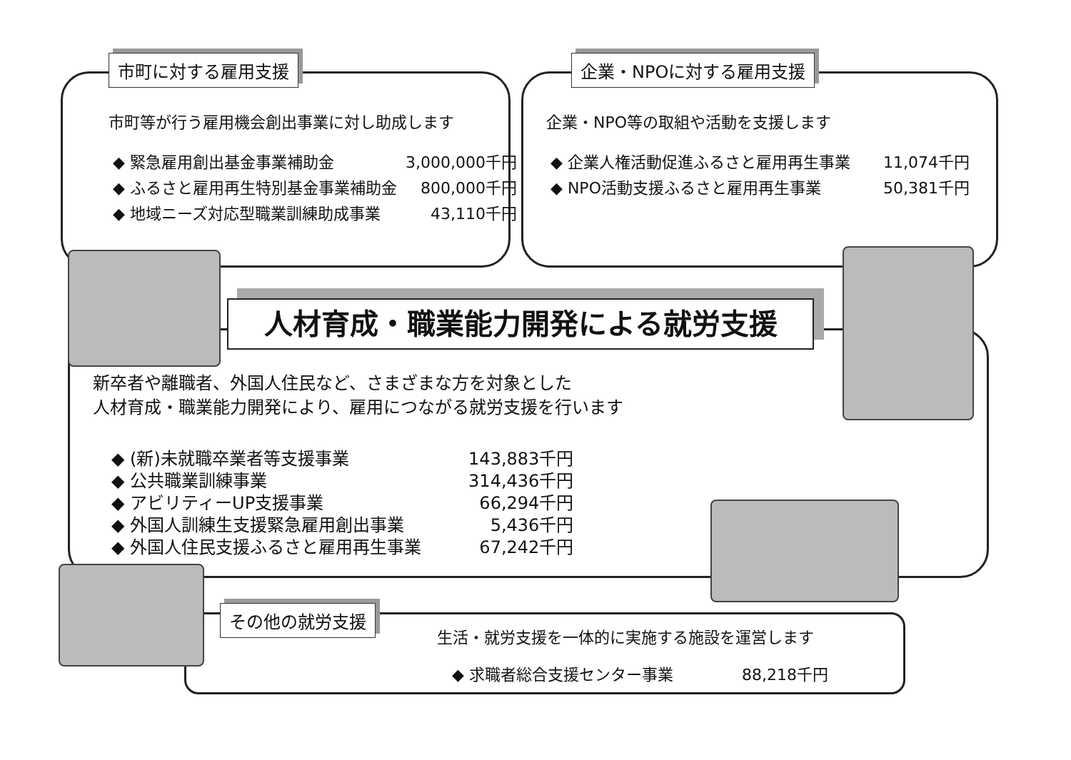市町に対する雇用支援
市町等が行う雇用機会創出事業に対し助成します
| ◆ 緊急雇用創出基金事業補助金 | 3,000,000千円 |
| ◆ ふるさと雇用再生特別基金事業補助金 | 800,000千円 |
| ◆ 地域ニーズ対応型職業訓練助成事業 | 43,110千円 |
企業・NPOに対する雇用支援
企業・NPO等の取組や活動を支援します
| ◆ 企業人権活動促進ふるさと雇用再生事業 | 11,074千円 |
| ◆ NPO活動支援ふるさと雇用再生事業 | 50,381千円 |
人材育成・職業能力開発による就労支援
新卒者や離職者、外国人住民など、さまざまな方を対象とした
人材育成・職業能力開発により、雇用につながる就労支援を行います
| ◆ (新)未就職卒業者等支援事業 | 143,883千円 |
| ◆ 公共職業訓練事業 | 314,436千円 |
| ◆ アビリティーUP支援事業 | 66,294千円 |
| ◆ 外国人訓練生支援緊急雇用創出事業 | 5,436千円 |
| ◆ 外国人住民支援ふるさと雇用再生事業 | 67,242千円 |
その他の就労支援
生活・就労支援を一体的に実施する施設を運営します
| ◆ 求職者総合支援センター事業 | 88,218千円 |